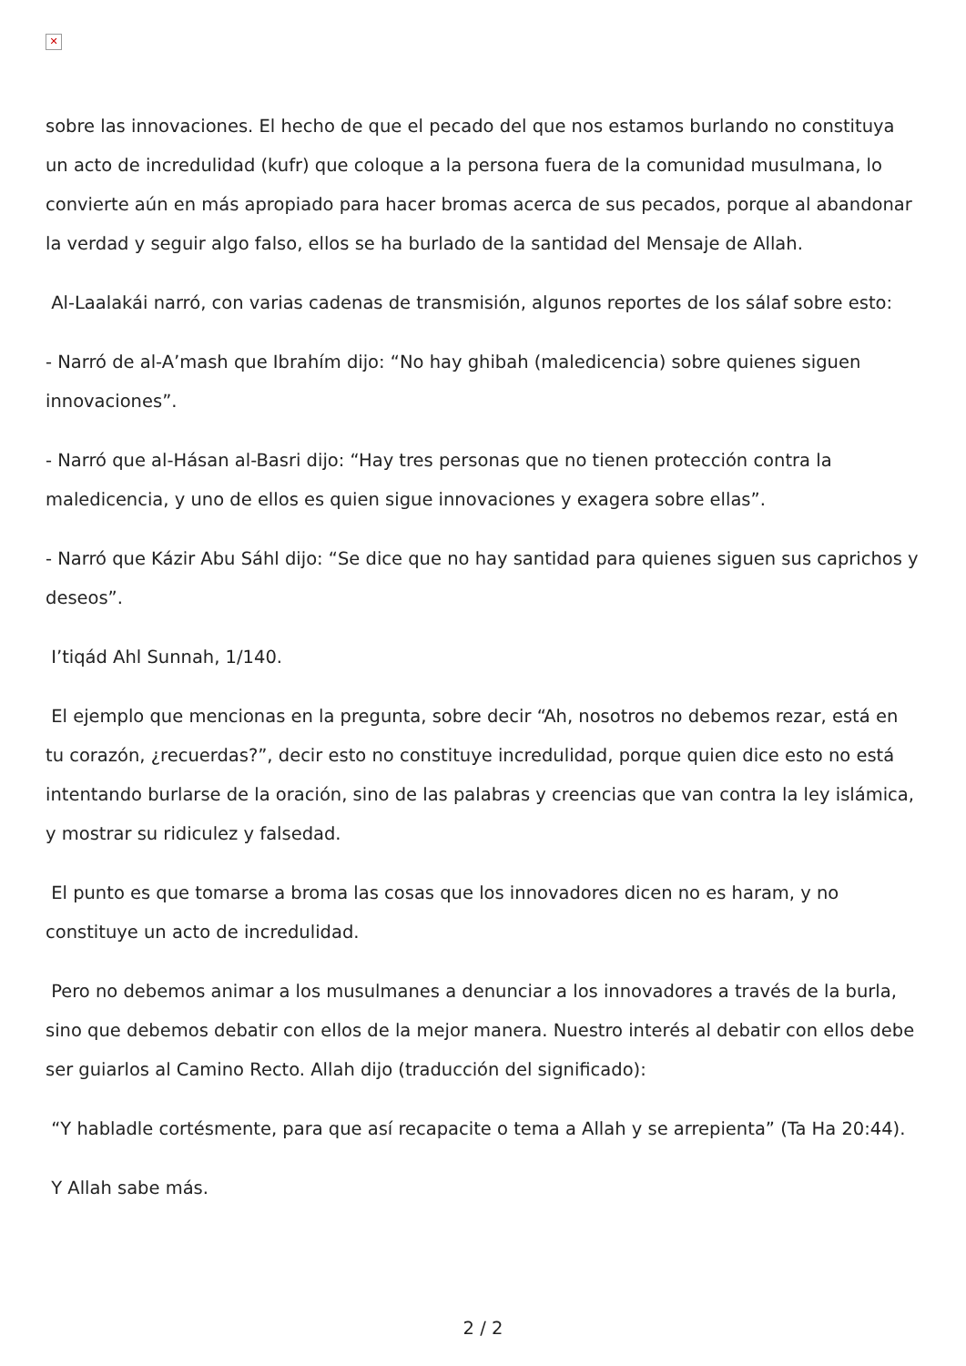✕
sobre las innovaciones. El hecho de que el pecado del que nos estamos burlando no constituya un acto de incredulidad (kufr) que coloque a la persona fuera de la comunidad musulmana, lo convierte aún en más apropiado para hacer bromas acerca de sus pecados, porque al abandonar la verdad y seguir algo falso, ellos se ha burlado de la santidad del Mensaje de Allah.
Al-Laalakái narró, con varias cadenas de transmisión, algunos reportes de los sálaf sobre esto:
- Narró de al-A’mash que Ibrahím dijo: “No hay ghibah (maledicencia) sobre quienes siguen innovaciones”.
- Narró que al-Hásan al-Basri dijo: “Hay tres personas que no tienen protección contra la maledicencia, y uno de ellos es quien sigue innovaciones y exagera sobre ellas”.
- Narró que Kázir Abu Sáhl dijo: “Se dice que no hay santidad para quienes siguen sus caprichos y deseos”.
I’tiqád Ahl Sunnah, 1/140.
El ejemplo que mencionas en la pregunta, sobre decir “Ah, nosotros no debemos rezar, está en tu corazón, ¿recuerdas?”, decir esto no constituye incredulidad, porque quien dice esto no está intentando burlarse de la oración, sino de las palabras y creencias que van contra la ley islámica, y mostrar su ridiculez y falsedad.
El punto es que tomarse a broma las cosas que los innovadores dicen no es haram, y no constituye un acto de incredulidad.
Pero no debemos animar a los musulmanes a denunciar a los innovadores a través de la burla, sino que debemos debatir con ellos de la mejor manera. Nuestro interés al debatir con ellos debe ser guiarlos al Camino Recto. Allah dijo (traducción del significado):
“Y habladle cortésmente, para que así recapacite o tema a Allah y se arrepienta” (Ta Ha 20:44).
Y Allah sabe más.
2 / 2